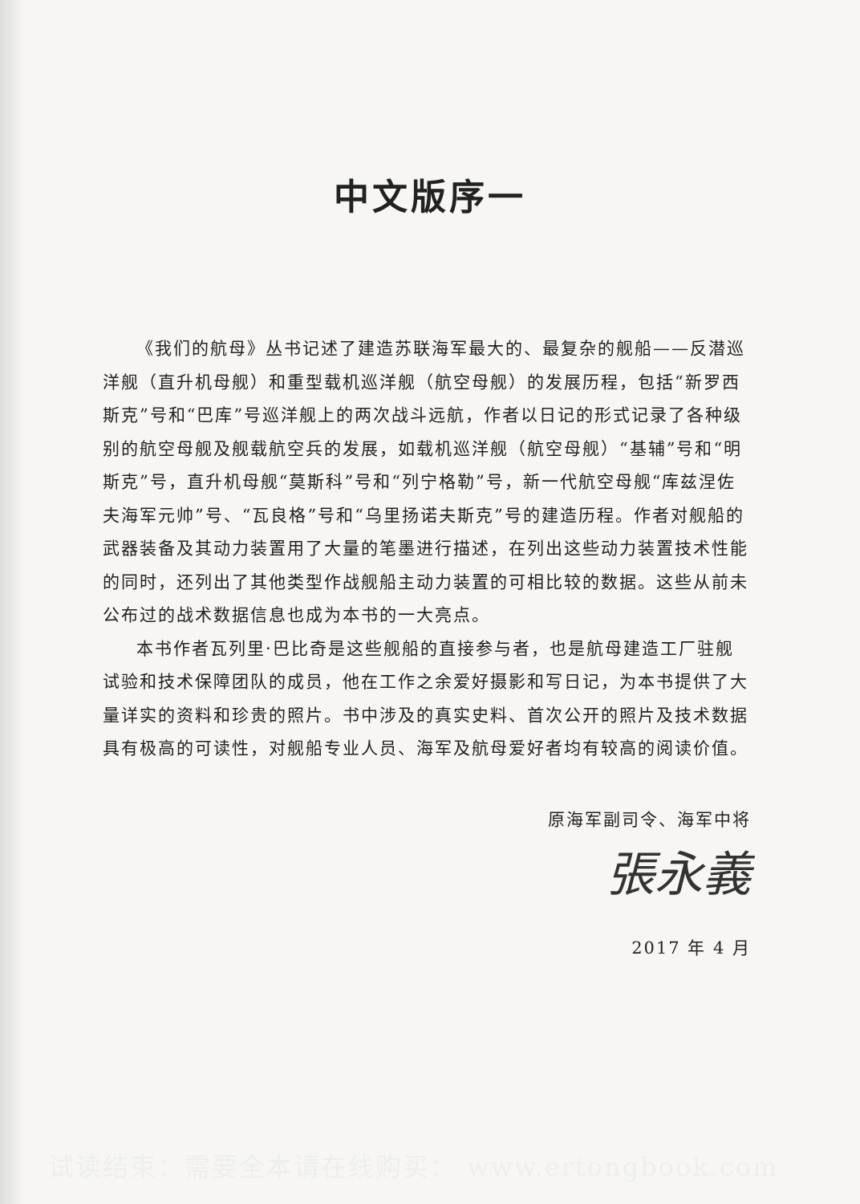中文版序一
《我们的航母》丛书记述了建造苏联海军最大的、最复杂的舰船——反潜巡洋舰（直升机母舰）和重型载机巡洋舰（航空母舰）的发展历程，包括“新罗西斯克”号和“巴库”号巡洋舰上的两次战斗远航，作者以日记的形式记录了各种级别的航空母舰及舰载航空兵的发展，如载机巡洋舰（航空母舰）“基辅”号和“明斯克”号，直升机母舰“莫斯科”号和“列宁格勒”号，新一代航空母舰“库兹涅佐夫海军元帅”号、“瓦良格”号和“乌里扬诺夫斯克”号的建造历程。作者对舰船的武器装备及其动力装置用了大量的笔墨进行描述，在列出这些动力装置技术性能的同时，还列出了其他类型作战舰船主动力装置的可相比较的数据。这些从前未公布过的战术数据信息也成为本书的一大亮点。
本书作者瓦列里·巴比奇是这些舰船的直接参与者，也是航母建造工厂驻舰试验和技术保障团队的成员，他在工作之余爱好摄影和写日记，为本书提供了大量详实的资料和珍贵的照片。书中涉及的真实史料、首次公开的照片及技术数据具有极高的可读性，对舰船专业人员、海军及航母爱好者均有较高的阅读价值。
原海军副司令、海军中将
張永義
2017 年 4 月
试读结束：需要全本请在线购买： www.ertongbook.com